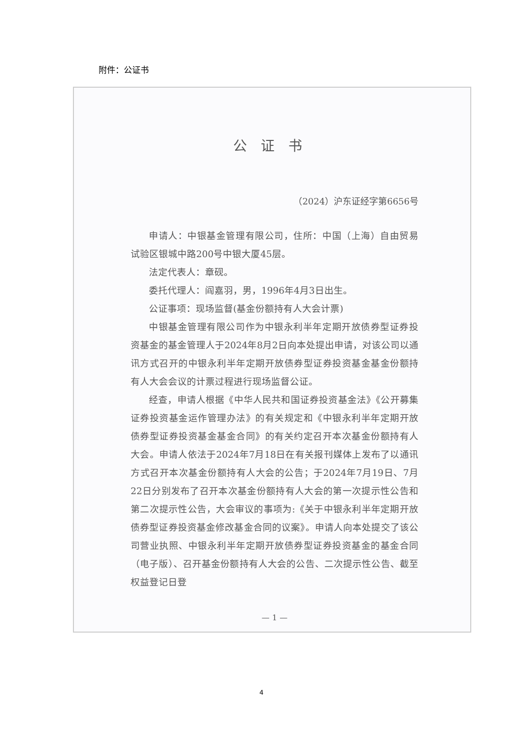附件：公证书
公证书
（2024）沪东证经字第6656号
申请人：中银基金管理有限公司，住所：中国（上海）自由贸易试验区银城中路200号中银大厦45层。
法定代表人：章砚。
委托代理人：阎嘉羽，男，1996年4月3日出生。
公证事项：现场监督(基金份额持有人大会计票)
中银基金管理有限公司作为中银永利半年定期开放债券型证券投资基金的基金管理人于2024年8月2日向本处提出申请，对该公司以通讯方式召开的中银永利半年定期开放债券型证券投资基金基金份额持有人大会会议的计票过程进行现场监督公证。
经查，申请人根据《中华人民共和国证券投资基金法》《公开募集证券投资基金运作管理办法》的有关规定和《中银永利半年定期开放债券型证券投资基金基金合同》的有关约定召开本次基金份额持有人大会。申请人依法于2024年7月18日在有关报刊媒体上发布了以通讯方式召开本次基金份额持有人大会的公告；于2024年7月19日、7月22日分别发布了召开本次基金份额持有人大会的第一次提示性公告和第二次提示性公告，大会审议的事项为:《关于中银永利半年定期开放债券型证券投资基金修改基金合同的议案》。申请人向本处提交了该公司营业执照、中银永利半年定期开放债券型证券投资基金的基金合同（电子版）、召开基金份额持有人大会的公告、二次提示性公告、截至权益登记日登
— 1 —
4